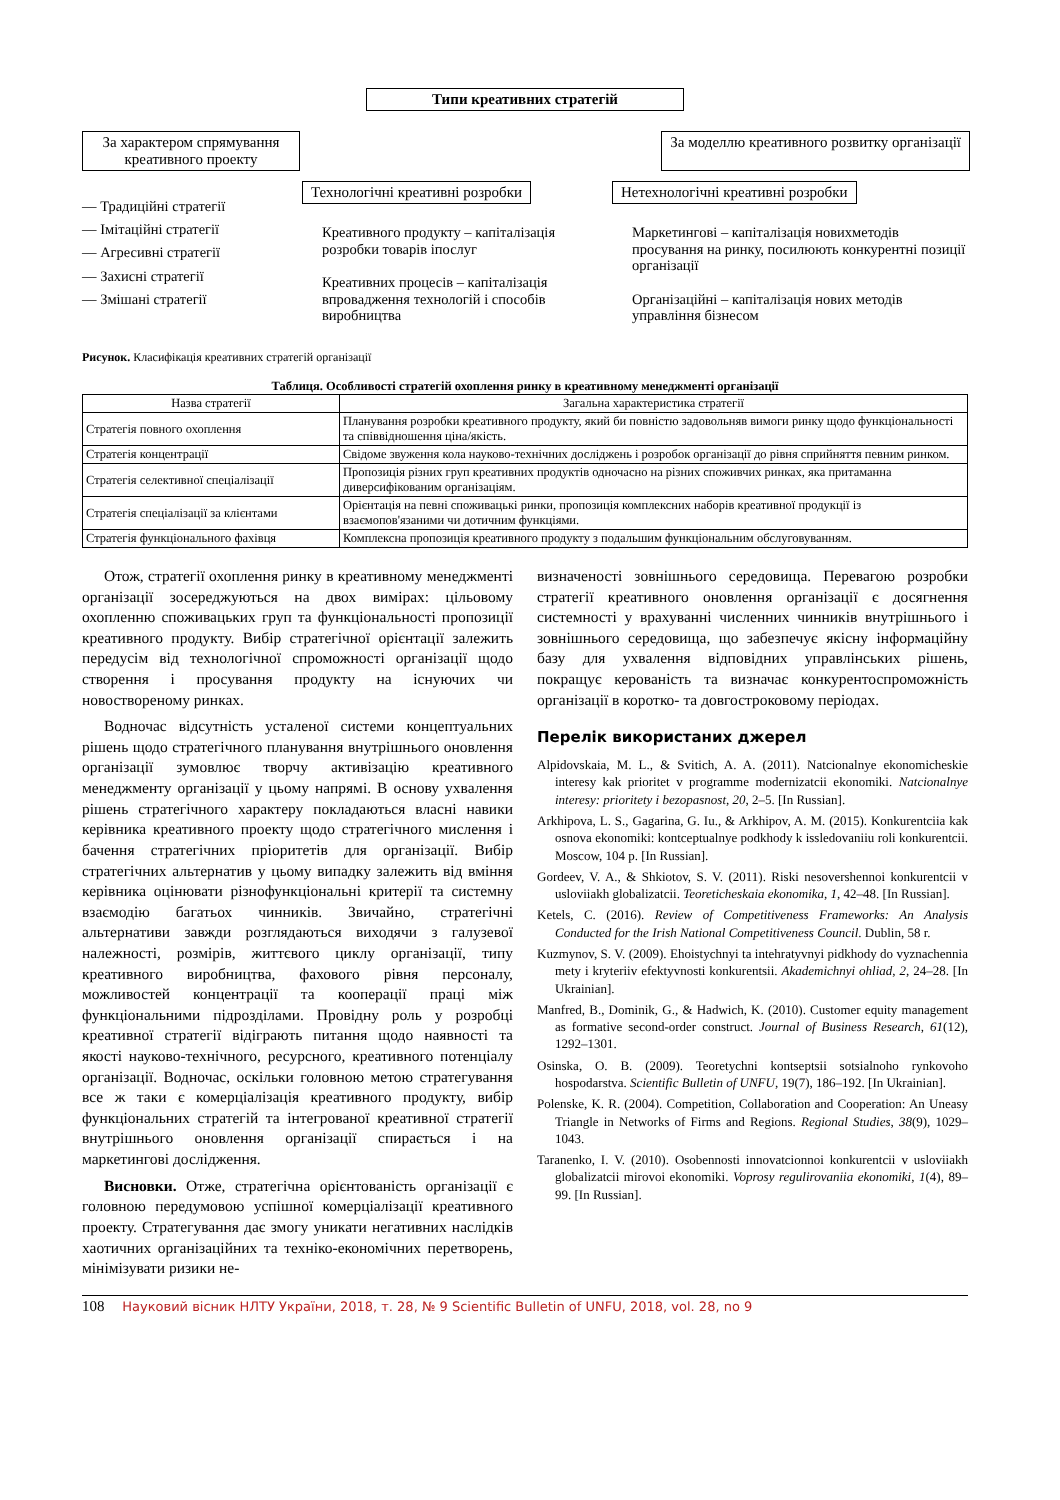Типи креативних стратегій
За характером спрямування креативного проекту
За моделлю креативного розвитку організації
— Традиційні стратегії
— Імітаційні стратегії
— Агресивні стратегії
— Захисні стратегії
— Змішані стратегії
Технологічні креативні розробки
Креативного продукту – капіталізація розробки товарів іпослуг
Креативних процесів – капіталізація впровадження технологій і способів виробництва
Нетехнологічні креативні розробки
Маркетингові – капіталізація новихметодів просування на ринку, посилюють конкурентні позиції організації
Організаційні – капіталізація нових методів управління бізнесом
Рисунок. Класифікація креативних стратегій організації
Таблиця. Особливості стратегій охоплення ринку в креативному менеджменті організації
| Назва стратегії | Загальна характеристика стратегії |
| --- | --- |
| Стратегія повного охоплення | Планування розробки креативного продукту, який би повністю задовольняв вимоги ринку щодо функціональності та співвідношення ціна/якість. |
| Стратегія концентрації | Свідоме звуження кола науково-технічних досліджень і розробок організації до рівня сприйняття певним ринком. |
| Стратегія селективної спеціалізації | Пропозиція різних груп креативних продуктів одночасно на різних споживчих ринках, яка притаманна диверсифікованим організаціям. |
| Стратегія спеціалізації за клієнтами | Орієнтація на певні споживацькі ринки, пропозиція комплексних наборів креативної продукції із взаємопов'язаними чи дотичним функціями. |
| Стратегія функціонального фахівця | Комплексна пропозиція креативного продукту з подальшим функціональним обслуговуванням. |
Отож, стратегії охоплення ринку в креативному менеджменті організації зосереджуються на двох вимірах: цільовому охопленню споживацьких груп та функціональності пропозиції креативного продукту. Вибір стратегічної орієнтації залежить передусім від технологічної спроможності організації щодо створення і просування продукту на існуючих чи новоствореному ринках.
Водночас відсутність усталеної системи концептуальних рішень щодо стратегічного планування внутрішнього оновлення організації зумовлює творчу активізацію креативного менеджменту організації у цьому напрямі. В основу ухвалення рішень стратегічного характеру покладаються власні навики керівника креативного проекту щодо стратегічного мислення і бачення стратегічних пріоритетів для організації. Вибір стратегічних альтернатив у цьому випадку залежить від вміння керівника оцінювати різнофункціональні критерії та системну взаємодію багатьох чинників. Звичайно, стратегічні альтернативи завжди розглядаються виходячи з галузевої належності, розмірів, життєвого циклу організації, типу креативного виробництва, фахового рівня персоналу, можливостей концентрації та кооперації праці між функціональними підрозділами. Провідну роль у розробці креативної стратегії відіграють питання щодо наявності та якості науково-технічного, ресурсного, креативного потенціалу організації. Водночас, оскільки головною метою стратегування все ж таки є комерціалізація креативного продукту, вибір функціональних стратегій та інтегрованої креативної стратегії внутрішнього оновлення організації спирається і на маркетингові дослідження.
Висновки. Отже, стратегічна орієнтованість організації є головною передумовою успішної комерціалізації креативного проекту. Стратегування дає змогу уникати негативних наслідків хаотичних організаційних та техніко-економічних перетворень, мінімізувати ризики не-
визначеності зовнішнього середовища. Перевагою розробки стратегії креативного оновлення організації є досягнення системності у врахуванні численних чинників внутрішнього і зовнішнього середовища, що забезпечує якісну інформаційну базу для ухвалення відповідних управлінських рішень, покращує керованість та визначає конкурентоспроможність організації в коротко- та довгостроковому періодах.
Перелік використаних джерел
Alpidovskaia, M. L., & Svitich, A. A. (2011). Natcionalnye ekonomicheskie interesy kak prioritet v programme modernizatcii ekonomiki. Natcionalnye interesy: prioritety i bezopasnost, 20, 2–5. [In Russian].
Arkhipova, L. S., Gagarina, G. Iu., & Arkhipov, A. M. (2015). Konkurentciia kak osnova ekonomiki: kontceptualnye podkhody k issledovaniiu roli konkurentcii. Moscow, 104 p. [In Russian].
Gordeev, V. A., & Shkiotov, S. V. (2011). Riski nesovershennoi konkurentcii v usloviiakh globalizatcii. Teoreticheskaia ekonomika, 1, 42–48. [In Russian].
Ketels, C. (2016). Review of Competitiveness Frameworks: An Analysis Conducted for the Irish National Competitiveness Council. Dublin, 58 r.
Kuzmynov, S. V. (2009). Ehoistychnyi ta intehratyvnyi pidkhody do vyznachennia mety i kryteriiv efektyvnosti konkurentsii. Akademichnyi ohliad, 2, 24–28. [In Ukrainian].
Manfred, B., Dominik, G., & Hadwich, K. (2010). Customer equity management as formative second-order construct. Journal of Business Research, 61(12), 1292–1301.
Osinska, O. B. (2009). Teoretychni kontseptsii sotsialnoho rynkovoho hospodarstva. Scientific Bulletin of UNFU, 19(7), 186–192. [In Ukrainian].
Polenske, K. R. (2004). Competition, Collaboration and Cooperation: An Uneasy Triangle in Networks of Firms and Regions. Regional Studies, 38(9), 1029–1043.
Taranenko, I. V. (2010). Osobennosti innovatcionnoi konkurentcii v usloviiakh globalizatcii mirovoi ekonomiki. Voprosy regulirovaniia ekonomiki, 1(4), 89–99. [In Russian].
108 Науковий вісник НЛТУ України, 2018, т. 28, № 9 Scientific Bulletin of UNFU, 2018, vol. 28, no 9